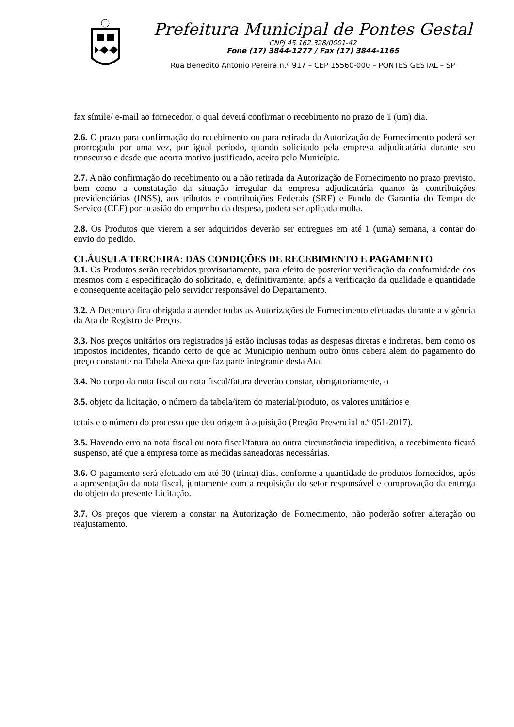Prefeitura Municipal de Pontes Gestal
CNPJ 45.162.328/0001-42
Fone (17) 3844-1277 / Fax (17) 3844-1165
Rua Benedito Antonio Pereira n.º 917 – CEP 15560-000 – PONTES GESTAL – SP
fax símile/ e-mail ao fornecedor, o qual deverá confirmar o recebimento no prazo de 1 (um) dia.
2.6. O prazo para confirmação do recebimento ou para retirada da Autorização de Fornecimento poderá ser prorrogado por uma vez, por igual período, quando solicitado pela empresa adjudicatária durante seu transcurso e desde que ocorra motivo justificado, aceito pelo Município.
2.7. A não confirmação do recebimento ou a não retirada da Autorização de Fornecimento no prazo previsto, bem como a constatação da situação irregular da empresa adjudicatária quanto às contribuições previdenciárias (INSS), aos tributos e contribuições Federais (SRF) e Fundo de Garantia do Tempo de Serviço (CEF) por ocasião do empenho da despesa, poderá ser aplicada multa.
2.8. Os Produtos que vierem a ser adquiridos deverão ser entregues em até 1 (uma) semana, a contar do envio do pedido.
CLÁUSULA TERCEIRA: DAS CONDIÇÕES DE RECEBIMENTO E PAGAMENTO
3.1. Os Produtos serão recebidos provisoriamente, para efeito de posterior verificação da conformidade dos mesmos com a especificação do solicitado, e, definitivamente, após a verificação da qualidade e quantidade e consequente aceitação pelo servidor responsável do Departamento.
3.2. A Detentora fica obrigada a atender todas as Autorizações de Fornecimento efetuadas durante a vigência da Ata de Registro de Preços.
3.3. Nos preços unitários ora registrados já estão inclusas todas as despesas diretas e indiretas, bem como os impostos incidentes, ficando certo de que ao Município nenhum outro ônus caberá além do pagamento do preço constante na Tabela Anexa que faz parte integrante desta Ata.
3.4. No corpo da nota fiscal ou nota fiscal/fatura deverão constar, obrigatoriamente, o
3.5. objeto da licitação, o número da tabela/item do material/produto, os valores unitários e
totais e o número do processo que deu origem à aquisição (Pregão Presencial n.º 051-2017).
3.5. Havendo erro na nota fiscal ou nota fiscal/fatura ou outra circunstância impeditiva, o recebimento ficará suspenso, até que a empresa tome as medidas saneadoras necessárias.
3.6. O pagamento será efetuado em até 30 (trinta) dias, conforme a quantidade de produtos fornecidos, após a apresentação da nota fiscal, juntamente com a requisição do setor responsável e comprovação da entrega do objeto da presente Licitação.
3.7. Os preços que vierem a constar na Autorização de Fornecimento, não poderão sofrer alteração ou reajustamento.